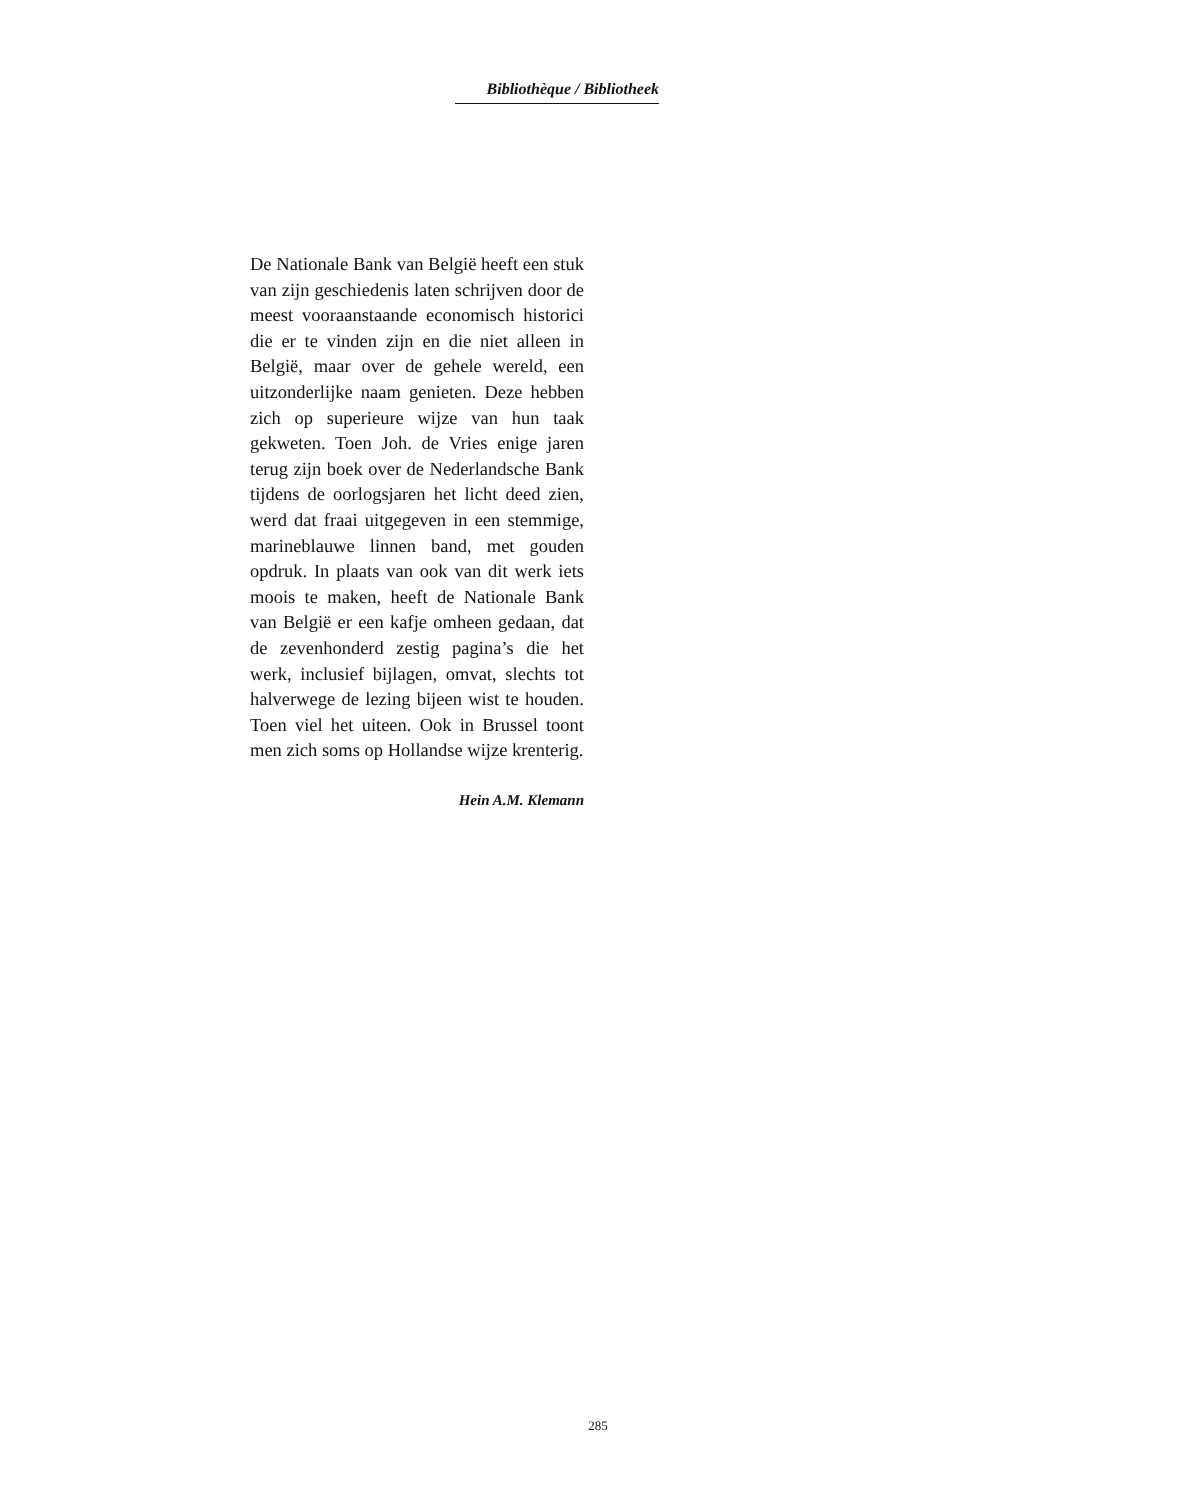Bibliothèque / Bibliotheek
De Nationale Bank van België heeft een stuk van zijn geschiedenis laten schrijven door de meest vooraanstaande economisch historici die er te vinden zijn en die niet alleen in België, maar over de gehele wereld, een uitzonderlijke naam genieten. Deze hebben zich op superieure wijze van hun taak gekweten. Toen Joh. de Vries enige jaren terug zijn boek over de Nederlandsche Bank tijdens de oorlogsjaren het licht deed zien, werd dat fraai uitgegeven in een stemmige, marineblauwe linnen band, met gouden opdruk. In plaats van ook van dit werk iets moois te maken, heeft de Nationale Bank van België er een kafje omheen gedaan, dat de zevenhonderd zestig pagina’s die het werk, inclusief bijlagen, omvat, slechts tot halverwege de lezing bijeen wist te houden. Toen viel het uiteen. Ook in Brussel toont men zich soms op Hollandse wijze krenterig.
Hein A.M. Klemann
285